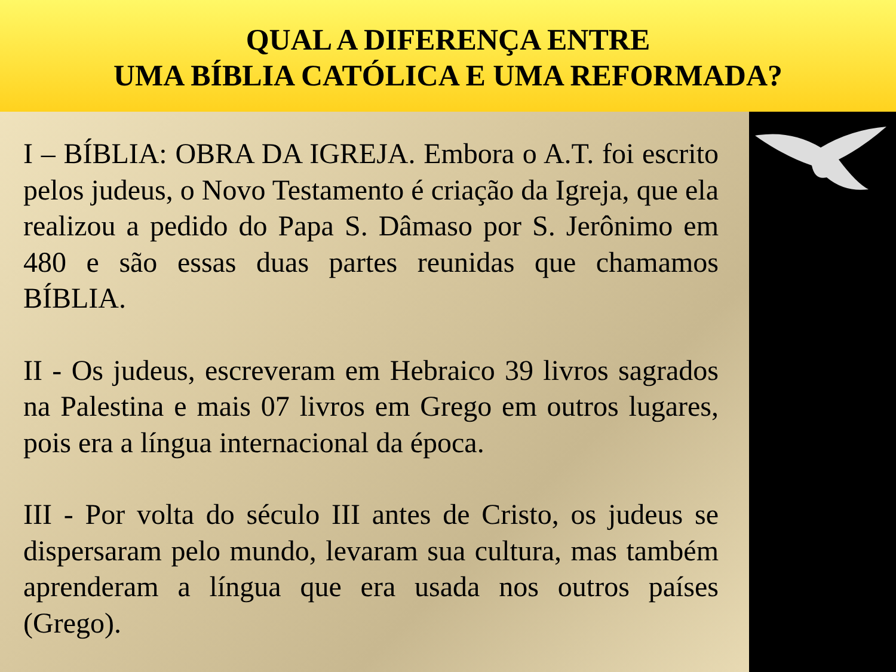QUAL A DIFERENÇA ENTRE
UMA BÍBLIA CATÓLICA E UMA REFORMADA?
I – BÍBLIA: OBRA DA IGREJA. Embora o A.T. foi escrito pelos judeus, o Novo Testamento é criação da Igreja, que ela realizou a pedido do Papa S. Dâmaso por S. Jerônimo em 480 e são essas duas partes reunidas que chamamos BÍBLIA.
II - Os judeus, escreveram em Hebraico 39 livros sagrados na Palestina e mais 07 livros em Grego em outros lugares, pois era a língua internacional da época.
III - Por volta do século III antes de Cristo, os judeus se dispersaram pelo mundo, levaram sua cultura, mas também aprenderam a língua que era usada nos outros países (Grego).